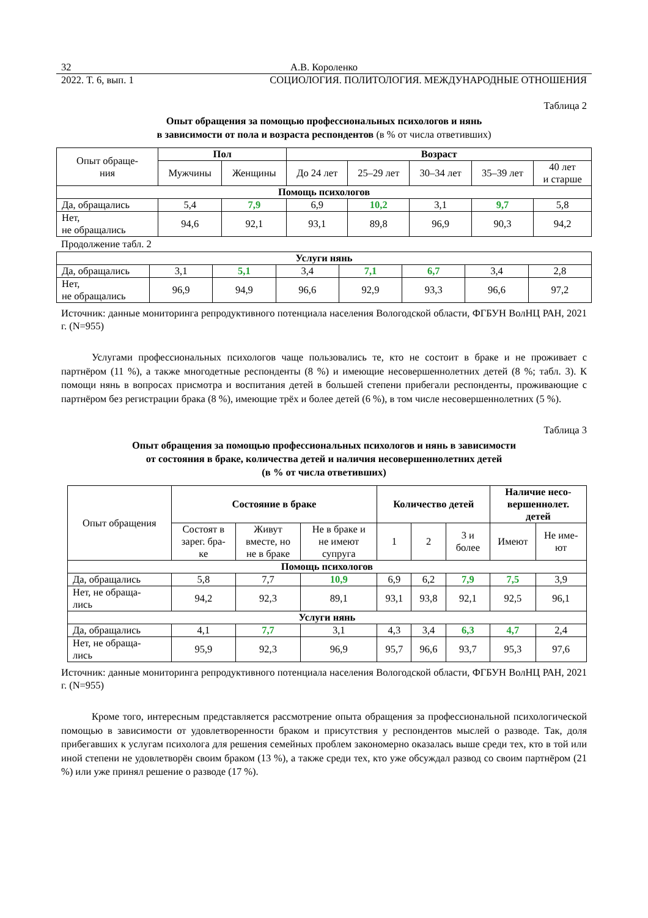32 А.В. Короленко
2022. Т. 6, вып. 1 СОЦИОЛОГИЯ. ПОЛИТОЛОГИЯ. МЕЖДУНАРОДНЫЕ ОТНОШЕНИЯ
Таблица 2
Опыт обращения за помощью профессиональных психологов и нянь
в зависимости от пола и возраста респондентов (в % от числа ответивших)
| Опыт обраще- ния | Пол | | Возраст | | | | |
| | Мужчины | Женщины | До 24 лет | 25–29 лет | 30–34 лет | 35–39 лет | 40 лет и старше |
| Помощь психологов | | | | | | | |
| Да, обращались | 5,4 | 7,9 | 6,9 | 10,2 | 3,1 | 9,7 | 5,8 |
| Нет, не обращались | 94,6 | 92,1 | 93,1 | 89,8 | 96,9 | 90,3 | 94,2 |
Продолжение табл. 2
| Услуги нянь | | | | | | | |
| Да, обращались | 3,1 | 5,1 | 3,4 | 7,1 | 6,7 | 3,4 | 2,8 |
| Нет, не обращались | 96,9 | 94,9 | 96,6 | 92,9 | 93,3 | 96,6 | 97,2 |
Источник: данные мониторинга репродуктивного потенциала населения Вологодской области, ФГБУН ВолНЦ РАН, 2021 г. (N=955)
Услугами профессиональных психологов чаще пользовались те, кто не состоит в браке и не проживает с партнёром (11 %), а также многодетные респонденты (8 %) и имеющие несовершеннолетних детей (8 %; табл. 3). К помощи нянь в вопросах присмотра и воспитания детей в большей степени прибегали респонденты, проживающие с партнёром без регистрации брака (8 %), имеющие трёх и более детей (6 %), в том числе несовершеннолетних (5 %).
Таблица 3
Опыт обращения за помощью профессиональных психологов и нянь в зависимости
от состояния в браке, количества детей и наличия несовершеннолетних детей
(в % от числа ответивших)
| Опыт обращения | Состояние в браке | | | Количество детей | | | Наличие несо- вершеннолет. детей | |
| | Состоят в зарег. бра- ке | Живут вместе, но не в браке | Не в браке и не имеют супруга | 1 | 2 | 3 и более | Имеют | Не име- ют |
| Помощь психологов | | | | | | | | |
| Да, обращались | 5,8 | 7,7 | 10,9 | 6,9 | 6,2 | 7,9 | 7,5 | 3,9 |
| Нет, не обраща- лись | 94,2 | 92,3 | 89,1 | 93,1 | 93,8 | 92,1 | 92,5 | 96,1 |
| Услуги нянь | | | | | | | | |
| Да, обращались | 4,1 | 7,7 | 3,1 | 4,3 | 3,4 | 6,3 | 4,7 | 2,4 |
| Нет, не обраща- лись | 95,9 | 92,3 | 96,9 | 95,7 | 96,6 | 93,7 | 95,3 | 97,6 |
Источник: данные мониторинга репродуктивного потенциала населения Вологодской области, ФГБУН ВолНЦ РАН, 2021 г. (N=955)
Кроме того, интересным представляется рассмотрение опыта обращения за профессиональной психологической помощью в зависимости от удовлетворенности браком и присутствия у респондентов мыслей о разводе. Так, доля прибегавших к услугам психолога для решения семейных проблем закономерно оказалась выше среди тех, кто в той или иной степени не удовлетворён своим браком (13 %), а также среди тех, кто уже обсуждал развод со своим партнёром (21 %) или уже принял решение о разводе (17 %).